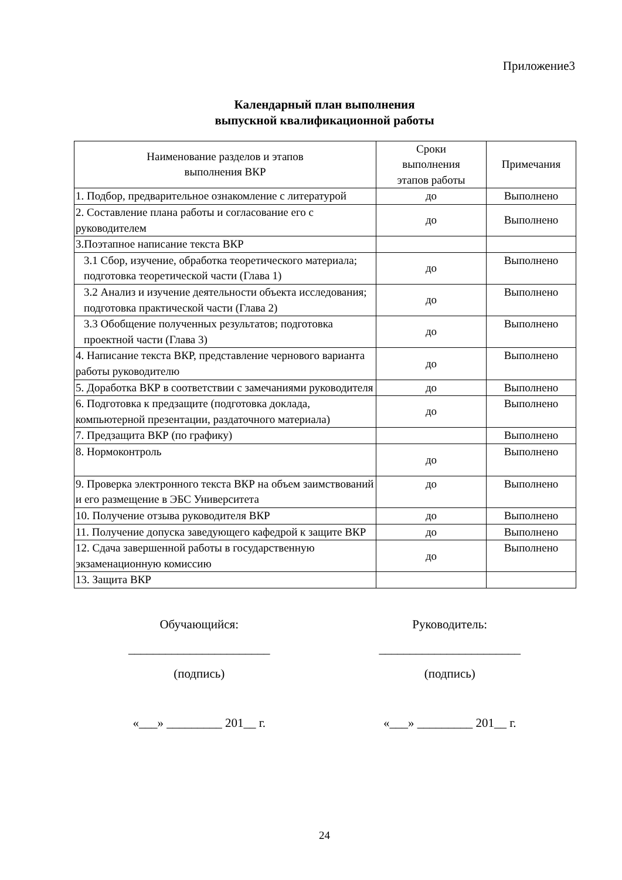Приложение3
Календарный план выполнения
выпускной квалификационной работы
| Наименование разделов и этапов выполнения ВКР | Сроки выполнения этапов работы | Примечания |
| --- | --- | --- |
| 1. Подбор, предварительное ознакомление с литературой | до | Выполнено |
| 2. Составление плана работы и согласование его с руководителем | до | Выполнено |
| 3.Поэтапное написание текста ВКР | | |
| 3.1 Сбор, изучение, обработка теоретического материала; подготовка теоретической части (Глава 1) | до | Выполнено |
| 3.2 Анализ и изучение деятельности объекта исследования; подготовка практической части (Глава 2) | до | Выполнено |
| 3.3 Обобщение полученных результатов; подготовка проектной части (Глава 3) | до | Выполнено |
| 4. Написание текста ВКР, представление чернового варианта работы руководителю | до | Выполнено |
| 5. Доработка ВКР в соответствии с замечаниями руководителя | до | Выполнено |
| 6. Подготовка к предзащите (подготовка доклада, компьютерной презентации, раздаточного материала) | до | Выполнено |
| 7. Предзащита ВКР (по графику) | | Выполнено |
| 8. Нормоконтроль | до | Выполнено |
| 9. Проверка электронного текста ВКР на объем заимствований и его размещение в ЭБС Университета | до | Выполнено |
| 10. Получение отзыва руководителя ВКР | до | Выполнено |
| 11. Получение допуска заведующего кафедрой к защите ВКР | до | Выполнено |
| 12. Сдача завершенной работы в государственную экзаменационную комиссию | до | Выполнено |
| 13. Защита ВКР | | |
Обучающийся:
_______________________
(подпись)
«___» _________ 201__ г.
Руководитель:
_______________________
(подпись)
«___» _________ 201__ г.
24